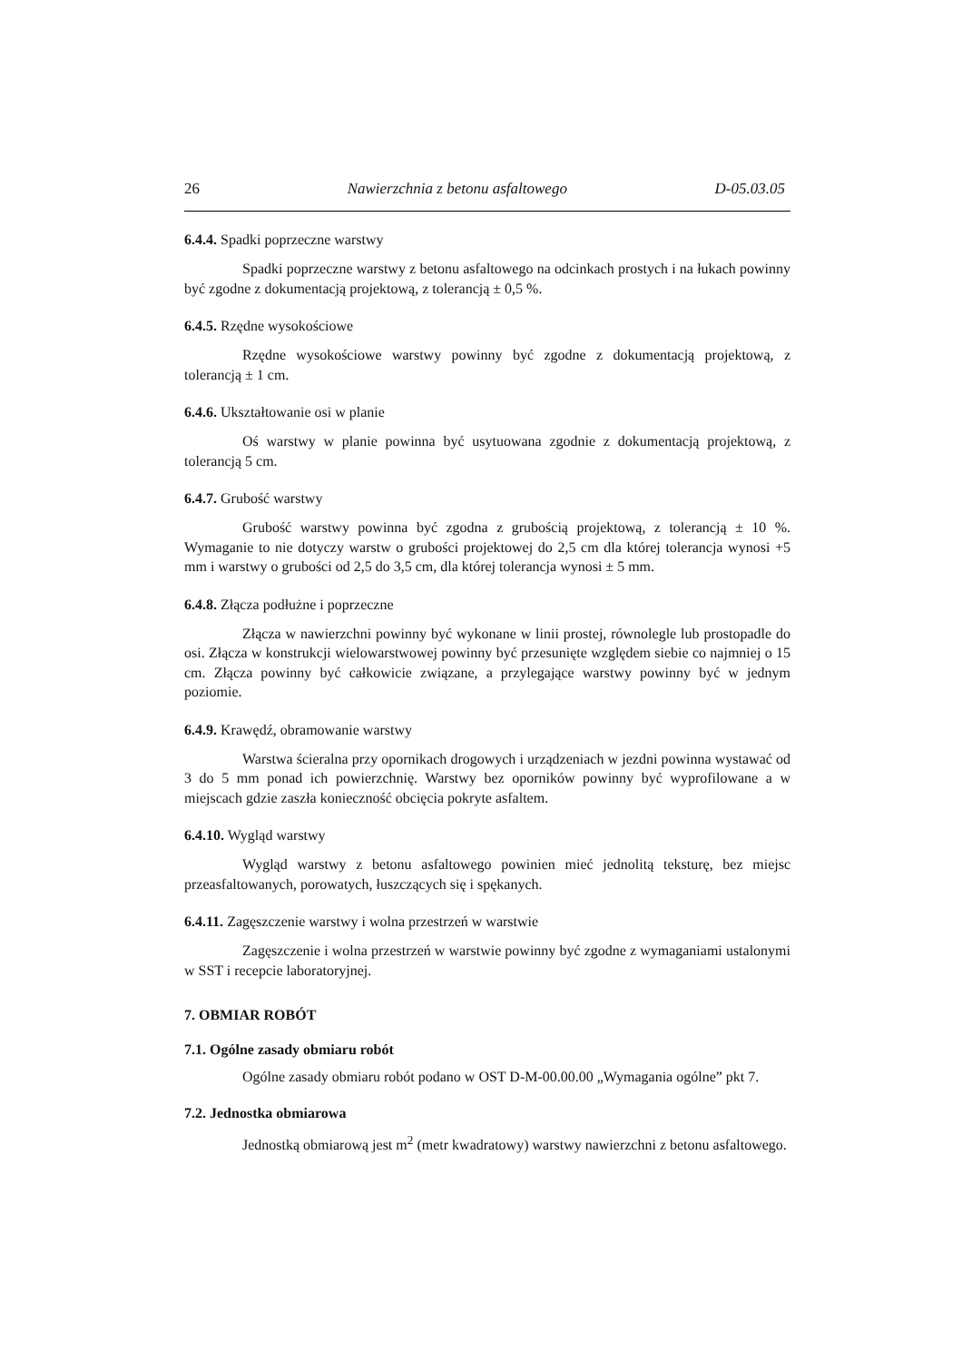26 Nawierzchnia z betonu asfaltowego D-05.03.05
6.4.4. Spadki poprzeczne warstwy
Spadki poprzeczne warstwy z betonu asfaltowego na odcinkach prostych i na łukach powinny być zgodne z dokumentacją projektową, z tolerancją ± 0,5 %.
6.4.5. Rzędne wysokościowe
Rzędne wysokościowe warstwy powinny być zgodne z dokumentacją projektową, z tolerancją ± 1 cm.
6.4.6. Ukształtowanie osi w planie
Oś warstwy w planie powinna być usytuowana zgodnie z dokumentacją projektową, z tolerancją 5 cm.
6.4.7. Grubość warstwy
Grubość warstwy powinna być zgodna z grubością projektową, z tolerancją ± 10 %. Wymaganie to nie dotyczy warstw o grubości projektowej do 2,5 cm dla której tolerancja wynosi +5 mm i warstwy o grubości od 2,5 do 3,5 cm, dla której tolerancja wynosi ± 5 mm.
6.4.8. Złącza podłużne i poprzeczne
Złącza w nawierzchni powinny być wykonane w linii prostej, równolegle lub prostopadle do osi. Złącza w konstrukcji wielowarstwowej powinny być przesunięte względem siebie co najmniej o 15 cm. Złącza powinny być całkowicie związane, a przylegające warstwy powinny być w jednym poziomie.
6.4.9. Krawędź, obramowanie warstwy
Warstwa ścieralna przy opornikach drogowych i urządzeniach w jezdni powinna wystawać od 3 do 5 mm ponad ich powierzchnię. Warstwy bez oporników powinny być wyprofilowane a w miejscach gdzie zaszła konieczność obcięcia pokryte asfaltem.
6.4.10. Wygląd warstwy
Wygląd warstwy z betonu asfaltowego powinien mieć jednolitą teksturę, bez miejsc przeasfaltowanych, porowatych, łuszczących się i spękanych.
6.4.11. Zagęszczenie warstwy i wolna przestrzeń w warstwie
Zagęszczenie i wolna przestrzeń w warstwie powinny być zgodne z wymaganiami ustalonymi w SST i recepcie laboratoryjnej.
7. OBMIAR ROBÓT
7.1. Ogólne zasady obmiaru robót
Ogólne zasady obmiaru robót podano w OST D-M-00.00.00 „Wymagania ogólne” pkt 7.
7.2. Jednostka obmiarowa
Jednostką obmiarową jest m<sup>2</sup> (metr kwadratowy) warstwy nawierzchni z betonu asfaltowego.